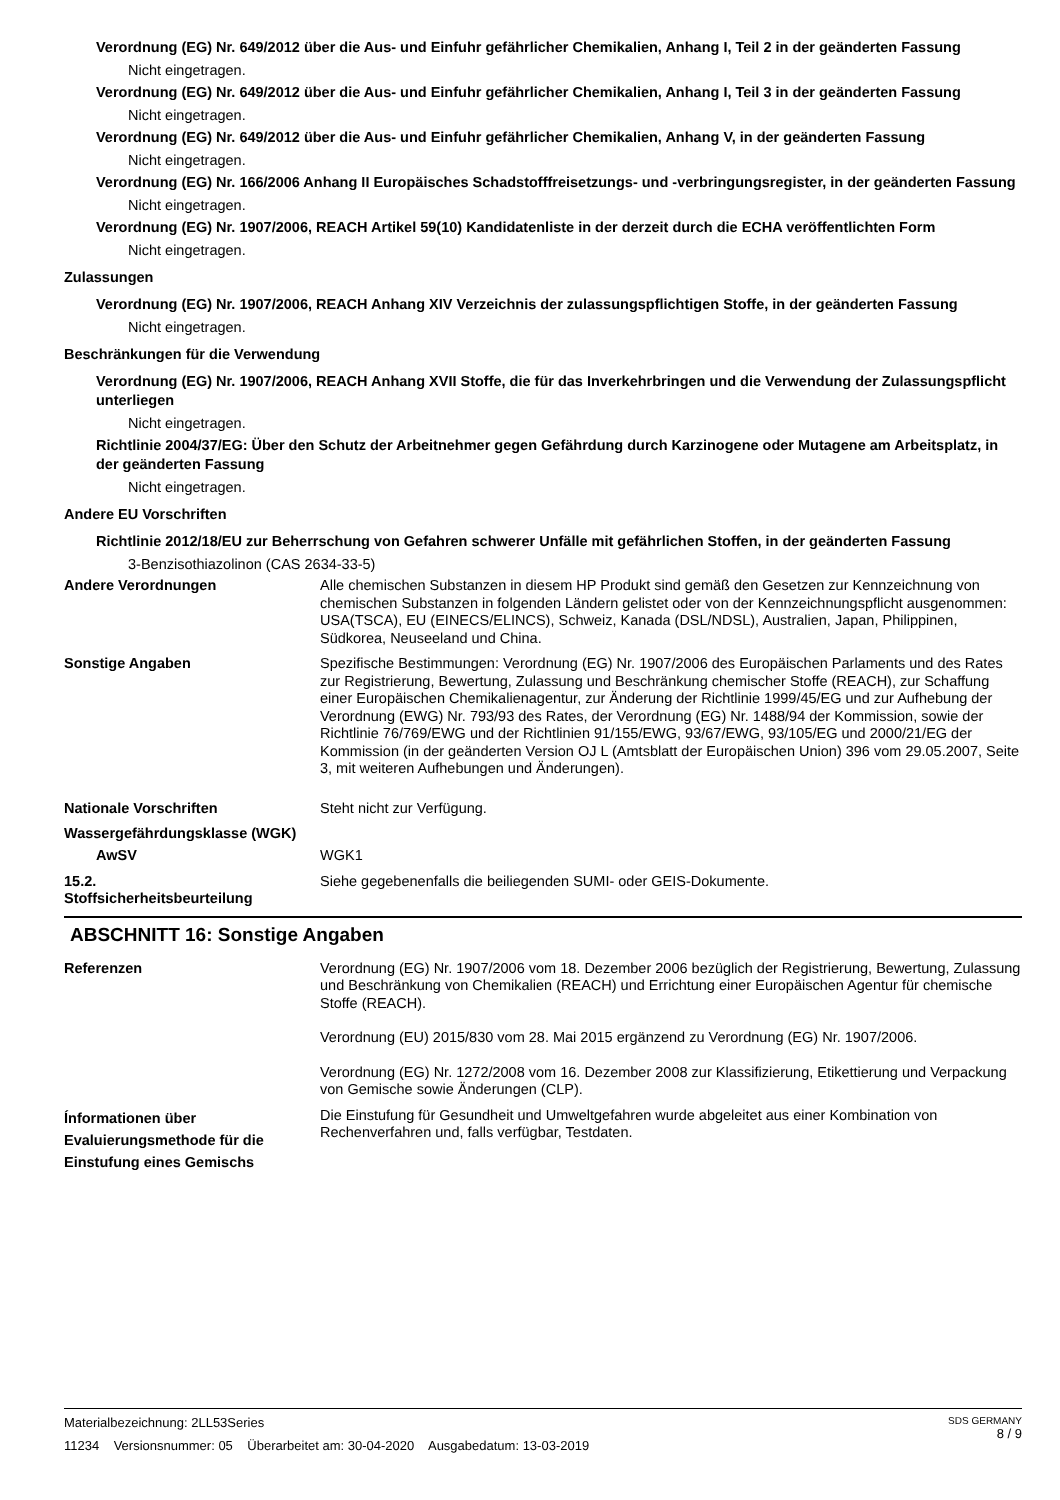Verordnung (EG) Nr. 649/2012 über die Aus- und Einfuhr gefährlicher Chemikalien, Anhang I, Teil 2 in der geänderten Fassung
Nicht eingetragen.
Verordnung (EG) Nr. 649/2012 über die Aus- und Einfuhr gefährlicher Chemikalien, Anhang I, Teil 3 in der geänderten Fassung
Nicht eingetragen.
Verordnung (EG) Nr. 649/2012 über die Aus- und Einfuhr gefährlicher Chemikalien, Anhang V, in der geänderten Fassung
Nicht eingetragen.
Verordnung (EG) Nr. 166/2006 Anhang II Europäisches Schadstofffreisetzungs- und -verbringungsregister, in der geänderten Fassung
Nicht eingetragen.
Verordnung (EG) Nr. 1907/2006, REACH Artikel 59(10) Kandidatenliste in der derzeit durch die ECHA veröffentlichten Form
Nicht eingetragen.
Zulassungen
Verordnung (EG) Nr. 1907/2006, REACH Anhang XIV Verzeichnis der zulassungspflichtigen Stoffe, in der geänderten Fassung
Nicht eingetragen.
Beschränkungen für die Verwendung
Verordnung (EG) Nr. 1907/2006, REACH Anhang XVII Stoffe, die für das Inverkehrbringen und die Verwendung der Zulassungspflicht unterliegen
Nicht eingetragen.
Richtlinie 2004/37/EG: Über den Schutz der Arbeitnehmer gegen Gefährdung durch Karzinogene oder Mutagene am Arbeitsplatz, in der geänderten Fassung
Nicht eingetragen.
Andere EU Vorschriften
Richtlinie 2012/18/EU zur Beherrschung von Gefahren schwerer Unfälle mit gefährlichen Stoffen, in der geänderten Fassung
3-Benzisothiazolinon (CAS 2634-33-5)
Andere Verordnungen Alle chemischen Substanzen in diesem HP Produkt sind gemäß den Gesetzen zur Kennzeichnung von chemischen Substanzen in folgenden Ländern gelistet oder von der Kennzeichnungspflicht ausgenommen: USA(TSCA), EU (EINECS/ELINCS), Schweiz, Kanada (DSL/NDSL), Australien, Japan, Philippinen, Südkorea, Neuseeland und China.
Sonstige Angaben Spezifische Bestimmungen: Verordnung (EG) Nr. 1907/2006 des Europäischen Parlaments und des Rates zur Registrierung, Bewertung, Zulassung und Beschränkung chemischer Stoffe (REACH), zur Schaffung einer Europäischen Chemikalienagentur, zur Änderung der Richtlinie 1999/45/EG und zur Aufhebung der Verordnung (EWG) Nr. 793/93 des Rates, der Verordnung (EG) Nr. 1488/94 der Kommission, sowie der Richtlinie 76/769/EWG und der Richtlinien 91/155/EWG, 93/67/EWG, 93/105/EG und 2000/21/EG der Kommission (in der geänderten Version OJ L (Amtsblatt der Europäischen Union) 396 vom 29.05.2007, Seite 3, mit weiteren Aufhebungen und Änderungen).
Nationale Vorschriften Steht nicht zur Verfügung.
Wassergefährdungsklasse (WGK)
AwSV WGK1
15.2.
Stoffsicherheitsbeurteilung
Siehe gegebenenfalls die beiliegenden SUMI- oder GEIS-Dokumente.
ABSCHNITT 16: Sonstige Angaben
Referenzen Verordnung (EG) Nr. 1907/2006 vom 18. Dezember 2006 bezüglich der Registrierung, Bewertung, Zulassung und Beschränkung von Chemikalien (REACH) und Errichtung einer Europäischen Agentur für chemische Stoffe (REACH).
Verordnung (EU) 2015/830 vom 28. Mai 2015 ergänzend zu Verordnung (EG) Nr. 1907/2006.
Verordnung (EG) Nr. 1272/2008 vom 16. Dezember 2008 zur Klassifizierung, Etikettierung und Verpackung von Gemische sowie Änderungen (CLP).
Ínformationen über Evaluierungsmethode für die Einstufung eines Gemischs
Die Einstufung für Gesundheit und Umweltgefahren wurde abgeleitet aus einer Kombination von Rechenverfahren und, falls verfügbar, Testdaten.
SDS GERMANY
8 / 9
Materialbezeichnung: 2LL53Series
11234 Versionsnummer: 05 Überarbeitet am: 30-04-2020 Ausgabedatum: 13-03-2019